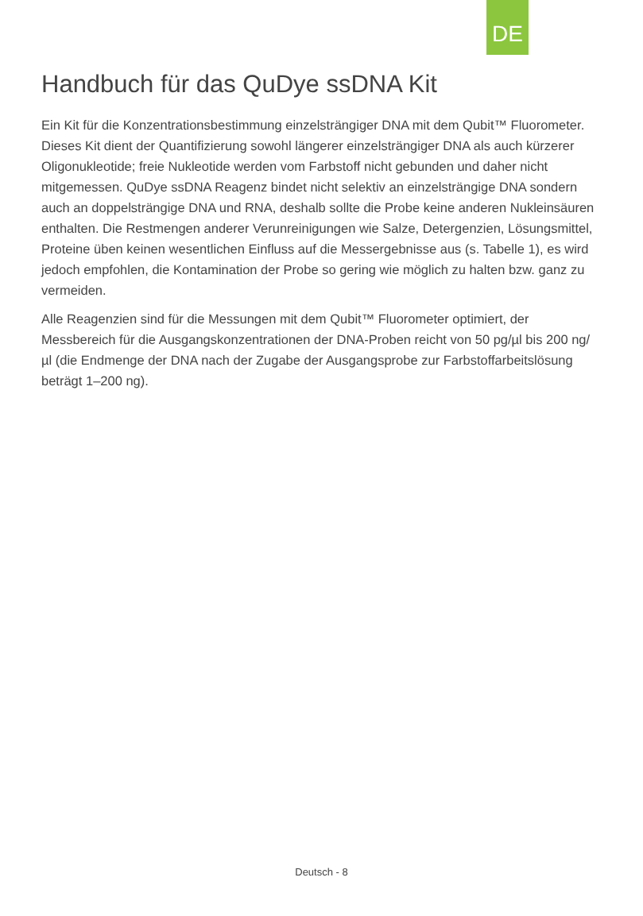DE
Handbuch für das QuDye ssDNA Kit
Ein Kit für die Konzentrationsbestimmung einzelsträngiger DNA mit dem Qubit™ Fluorometer. Dieses Kit dient der Quantifizierung sowohl längerer einzelsträngiger DNA als auch kürzerer Oligonukleotide; freie Nukleotide werden vom Farbstoff nicht gebunden und daher nicht mitgemessen. QuDye ssDNA Reagenz bindet nicht selektiv an einzelsträngige DNA sondern auch an doppelsträngige DNA und RNA, deshalb sollte die Probe keine anderen Nukleinsäuren enthalten. Die Restmengen anderer Verunreinigungen wie Salze, Detergenzien, Lösungsmittel, Proteine üben keinen wesentlichen Einfluss auf die Messergebnisse aus (s. Tabelle 1), es wird jedoch empfohlen, die Kontamination der Probe so gering wie möglich zu halten bzw. ganz zu vermeiden.
Alle Reagenzien sind für die Messungen mit dem Qubit™ Fluorometer optimiert, der Messbereich für die Ausgangskonzentrationen der DNA-Proben reicht von 50 pg/µl bis 200 ng/µl (die Endmenge der DNA nach der Zugabe der Ausgangsprobe zur Farbstoffarbeitslösung beträgt 1–200 ng).
Deutsch - 8